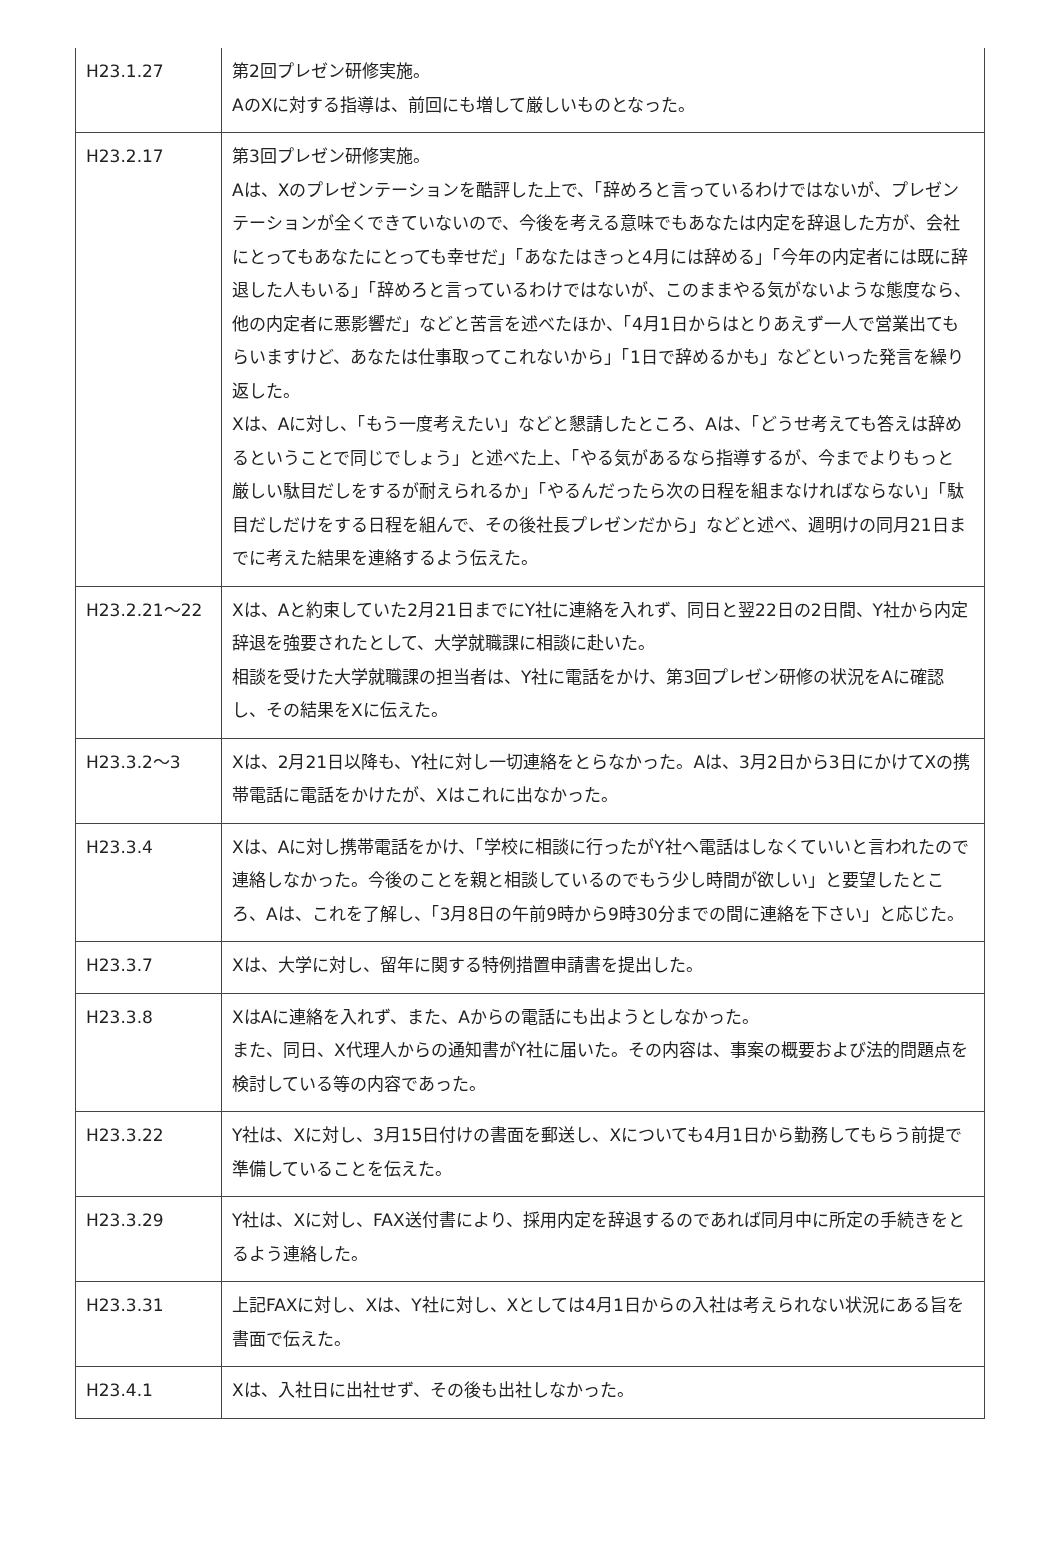| H23.1.27 | 第2回プレゼン研修実施。 AのXに対する指導は、前回にも増して厳しいものとなった。 |
| H23.2.17 | 第3回プレゼン研修実施。 Aは、Xのプレゼンテーションを酷評した上で、「辞めろと言っているわけではないが、プレゼンテーションが全くできていないので、今後を考える意味でもあなたは内定を辞退した方が、会社にとってもあなたにとっても幸せだ」「あなたはきっと4月には辞める」「今年の内定者には既に辞退した人もいる」「辞めろと言っているわけではないが、このままやる気がないような態度なら、他の内定者に悪影響だ」などと苦言を述べたほか、「4月1日からはとりあえず一人で営業出てもらいますけど、あなたは仕事取ってこれないから」「1日で辞めるかも」などといった発言を繰り返した。 Xは、Aに対し、「もう一度考えたい」などと懇請したところ、Aは、「どうせ考えても答えは辞めるということで同じでしょう」と述べた上、「やる気があるなら指導するが、今までよりもっと 厳しい駄目だしをするが耐えられるか」「やるんだったら次の日程を組まなければならない」「駄目だしだけをする日程を組んで、その後社長プレゼンだから」などと述べ、週明けの同月21日までに考えた結果を連絡するよう伝えた。 |
| H23.2.21〜22 | Xは、Aと約束していた2月21日までにY社に連絡を入れず、同日と翌22日の2日間、Y社から内定辞退を強要されたとして、大学就職課に相談に赴いた。 相談を受けた大学就職課の担当者は、Y社に電話をかけ、第3回プレゼン研修の状況をAに確認し、その結果をXに伝えた。 |
| H23.3.2〜3 | Xは、2月21日以降も、Y社に対し一切連絡をとらなかった。Aは、3月2日から3日にかけてXの携帯電話に電話をかけたが、Xはこれに出なかった。 |
| H23.3.4 | Xは、Aに対し携帯電話をかけ、「学校に相談に行ったがY社へ電話はしなくていいと言われたので連絡しなかった。今後のことを親と相談しているのでもう少し時間が欲しい」と要望したところ、Aは、これを了解し、「3月8日の午前9時から9時30分までの間に連絡を下さい」と応じた。 |
| H23.3.7 | Xは、大学に対し、留年に関する特例措置申請書を提出した。 |
| H23.3.8 | XはAに連絡を入れず、また、Aからの電話にも出ようとしなかった。 また、同日、X代理人からの通知書がY社に届いた。その内容は、事案の概要および法的問題点を検討している等の内容であった。 |
| H23.3.22 | Y社は、Xに対し、3月15日付けの書面を郵送し、Xについても4月1日から勤務してもらう前提で準備していることを伝えた。 |
| H23.3.29 | Y社は、Xに対し、FAX送付書により、採用内定を辞退するのであれば同月中に所定の手続きをとるよう連絡した。 |
| H23.3.31 | 上記FAXに対し、Xは、Y社に対し、Xとしては4月1日からの入社は考えられない状況にある旨を書面で伝えた。 |
| H23.4.1 | Xは、入社日に出社せず、その後も出社しなかった。 |